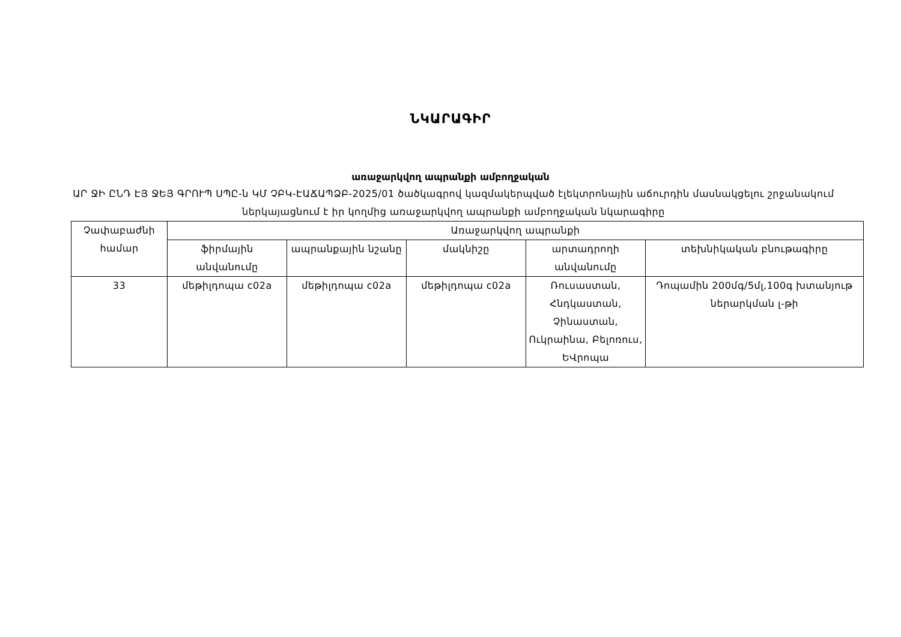ՆԿԱՐԱԳԻՐ
առաջարկվող ապրանքի ամբողջական
ԱՐ ՋԻ ԸՆԴ ԷՅ ՋԵՅ ԳՐՈՒՊ ՍՊԸ-ն ԿՄ ՉԲԿ-ԷԱՃԱՊՁԲ-2025/01 ծածկագրով կազմակերպված էլեկտրոնային աճուրդին մասնակցելու շրջանակում ներկայացնում է իր կողմից առաջարկվող ապրանքի ամբողջական նկարագիրը
| Չափաբաժնի համար | Առաջարկվող ապրանքի | | | | |
| --- | --- | --- | --- | --- | --- |
| | ֆիրմային անվանումը | ապրանքային նշանը | մակնիշը | արտադրողի անվանումը | տեխնիկական բնութագիրը |
| 33 | մեթիլդոպա c02a | մեթիլդոպա c02a | մեթիլդոպա c02a | Ռուսաստան, Հնդկաստան, Չինաստան, Ուկրաինա, Բելոռուս, ԵՎրոպա | Դոպամին 200մգ/5մլ,100գ խտանյութ ներարկման լ-թի |